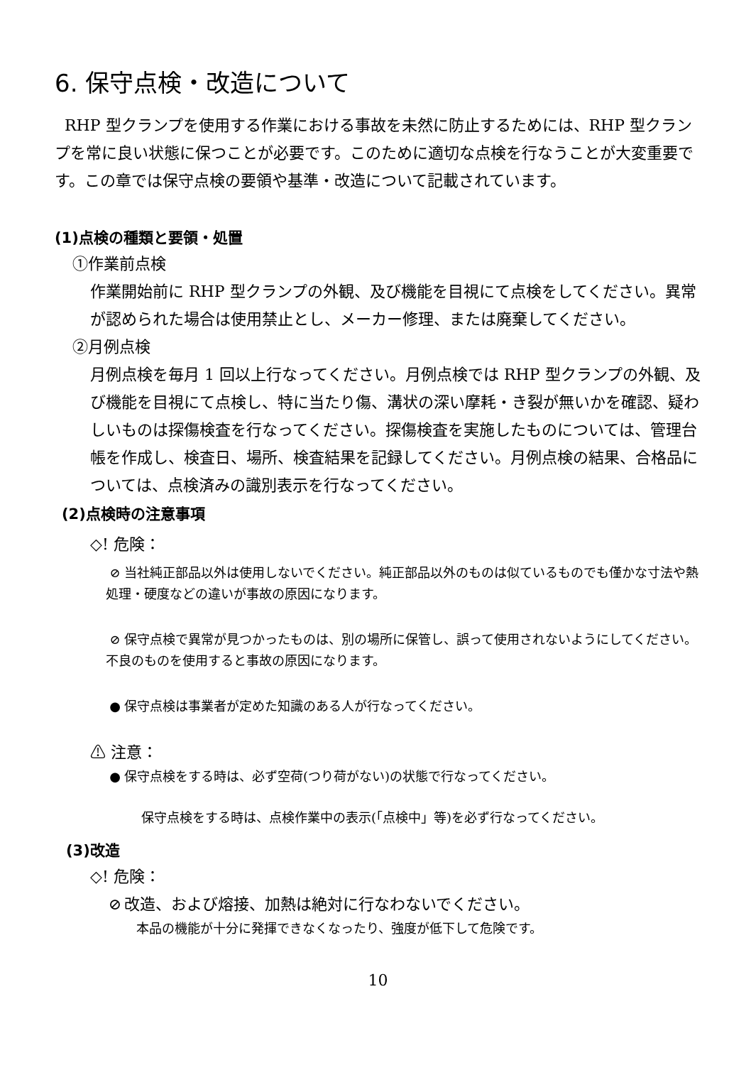6. 保守点検・改造について
RHP 型クランプを使用する作業における事故を未然に防止するためには、RHP 型クランプを常に良い状態に保つことが必要です。このために適切な点検を行なうことが大変重要です。この章では保守点検の要領や基準・改造について記載されています。
(1)点検の種類と要領・処置
①作業前点検
作業開始前に RHP 型クランプの外観、及び機能を目視にて点検をしてください。異常が認められた場合は使用禁止とし、メーカー修理、または廃棄してください。
②月例点検
月例点検を毎月 1 回以上行なってください。月例点検では RHP 型クランプの外観、及び機能を目視にて点検し、特に当たり傷、溝状の深い摩耗・き裂が無いかを確認、疑わしいものは探傷検査を行なってください。探傷検査を実施したものについては、管理台帳を作成し、検査日、場所、検査結果を記録してください。月例点検の結果、合格品については、点検済みの識別表示を行なってください。
(2)点検時の注意事項
◇! 危険：
⊘ 当社純正部品以外は使用しないでください。純正部品以外のものは似ているものでも僅かな寸法や熱処理・硬度などの違いが事故の原因になります。
⊘ 保守点検で異常が見つかったものは、別の場所に保管し、誤って使用されないようにしてください。不良のものを使用すると事故の原因になります。
● 保守点検は事業者が定めた知識のある人が行なってください。
⚠ 注意：
● 保守点検をする時は、必ず空荷(つり荷がない)の状態で行なってください。
保守点検をする時は、点検作業中の表示(「点検中」等)を必ず行なってください。
(3)改造
◇! 危険：
⊘ 改造、および熔接、加熱は絶対に行なわないでください。
本品の機能が十分に発揮できなくなったり、強度が低下して危険です。
10